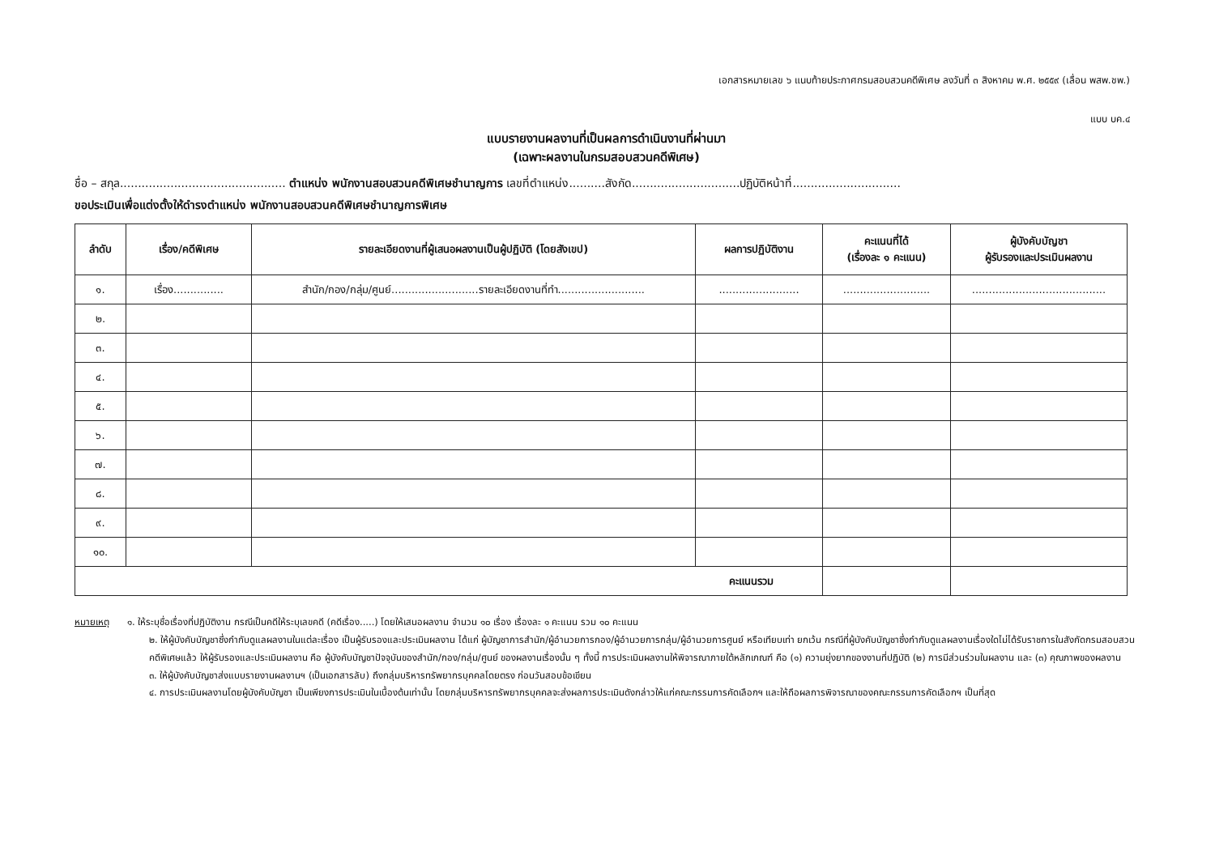เอกสารหมายเลข ๖ แนบท้ายประกาศกรมสอบสวนคดีพิเศษ ลงวันที่ ๓ สิงหาคม พ.ศ. ๒๕๕๙ (เลื่อน พสพ.ชพ.)
แบบ บค.๔
แบบรายงานผลงานที่เป็นผลการดำเนินงานที่ผ่านมา
(เฉพาะผลงานในกรมสอบสวนคดีพิเศษ)
ชื่อ – สกุล.............................................. ตำแหน่ง พนักงานสอบสวนคดีพิเศษชำนาญการ เลขที่ตำแหน่ง..........สังกัด..............................ปฏิบัติหน้าที่..............................
ขอประเมินเพื่อแต่งตั้งให้ดำรงตำแหน่ง พนักงานสอบสวนคดีพิเศษชำนาญการพิเศษ
| ลำดับ | เรื่อง/คดีพิเศษ | รายละเอียดงานที่ผู้เสนอผลงานเป็นผู้ปฏิบัติ (โดยสังเขป) | ผลการปฏิบัติงาน | คะแนนที่ได้ (เรื่องละ ๑ คะแนน) | ผู้บังคับบัญชา ผู้รับรองและประเมินผลงาน |
| --- | --- | --- | --- | --- | --- |
| ๑. | เรื่อง............... | สำนัก/กอง/กลุ่ม/ศูนย์..........................รายละเอียดงานที่ทำ.......................... | ........................ | .......................... | ........................................ |
| ๒. | | | | | |
| ๓. | | | | | |
| ๔. | | | | | |
| ๕. | | | | | |
| ๖. | | | | | |
| ๗. | | | | | |
| ๘. | | | | | |
| ๙. | | | | | |
| ๑๐. | | | | | |
| คะแนนรวม | | | | | |
หมายเหตุ ๑. ให้ระบุชื่อเรื่องที่ปฏิบัติงาน กรณีเป็นคดีให้ระบุเลขคดี (คดีเรื่อง.....) โดยให้เสนอผลงาน จำนวน ๑๐ เรื่อง เรื่องละ ๑ คะแนน รวม ๑๐ คะแนน
๒. ให้ผู้บังคับบัญชาซึ่งกำกับดูแลผลงานในแต่ละเรื่อง เป็นผู้รับรองและประเมินผลงาน ได้แก่ ผู้บัญชาการสำนัก/ผู้อำนวยการกอง/ผู้อำนวยการกลุ่ม/ผู้อำนวยการศูนย์ หรือเทียบเท่า ยกเว้น กรณีที่ผู้บังคับบัญชาซึ่งกำกับดูแลผลงานเรื่องใดไม่ได้รับราชการในสังกัดกรมสอบสวนคดีพิเศษแล้ว ให้ผู้รับรองและประเมินผลงาน คือ ผู้บังคับบัญชาปัจจุบันของสำนัก/กอง/กลุ่ม/ศูนย์ ของผลงานเรื่องนั้น ๆ ทั้งนี้ การประเมินผลงานให้พิจารณาภายใต้หลักเกณฑ์ คือ (๑) ความยุ่งยากของงานที่ปฏิบัติ (๒) การมีส่วนร่วมในผลงาน และ (๓) คุณภาพของผลงาน
๓. ให้ผู้บังคับบัญชาส่งแบบรายงานผลงานฯ (เป็นเอกสารลับ) ถึงกลุ่มบริหารทรัพยากรบุคคลโดยตรง ก่อนวันสอบข้อเขียน
๔. การประเมินผลงานโดยผู้บังคับบัญชา เป็นเพียงการประเมินในเบื้องต้นเท่านั้น โดยกลุ่มบริหารทรัพยากรบุคคลจะส่งผลการประเมินดังกล่าวให้แก่คณะกรรมการคัดเลือกฯ และให้ถือผลการพิจารณาของคณะกรรมการคัดเลือกฯ เป็นที่สุด